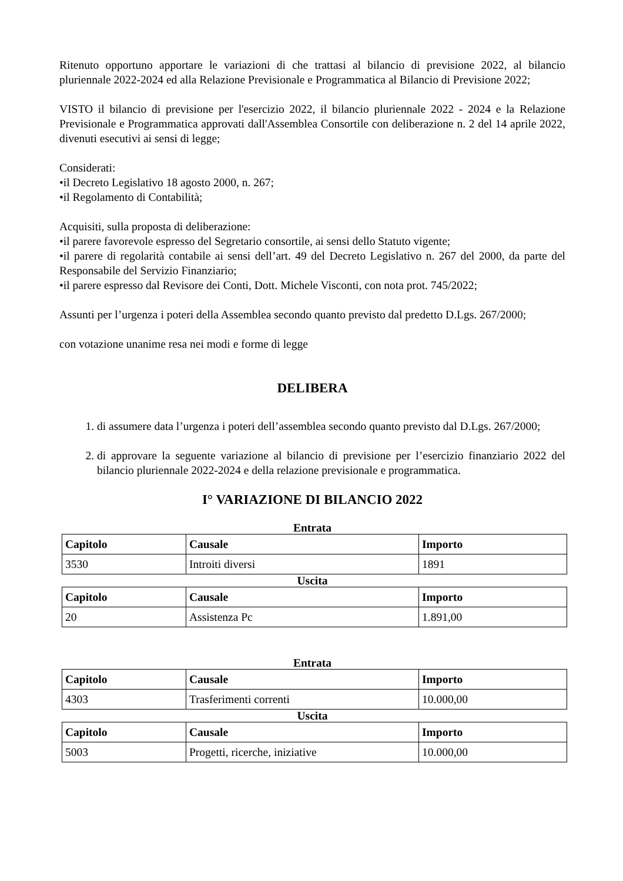Ritenuto opportuno apportare le variazioni di che trattasi al bilancio di previsione 2022, al bilancio pluriennale 2022-2024 ed alla Relazione Previsionale e Programmatica al Bilancio di Previsione 2022;
VISTO il bilancio di previsione per l'esercizio 2022, il bilancio pluriennale 2022 - 2024 e la Relazione Previsionale e Programmatica approvati dall'Assemblea Consortile con deliberazione n. 2 del 14 aprile 2022, divenuti esecutivi ai sensi di legge;
Considerati:
•il Decreto Legislativo 18 agosto 2000, n. 267;
•il Regolamento di Contabilità;
Acquisiti, sulla proposta di deliberazione:
•il parere favorevole espresso del Segretario consortile, ai sensi dello Statuto vigente;
•il parere di regolarità contabile ai sensi dell’art. 49 del Decreto Legislativo n. 267 del 2000, da parte del Responsabile del Servizio Finanziario;
•il parere espresso dal Revisore dei Conti, Dott. Michele Visconti, con nota prot. 745/2022;
Assunti per l’urgenza i poteri della Assemblea secondo quanto previsto dal predetto D.Lgs. 267/2000;
con votazione unanime resa nei modi e forme di legge
DELIBERA
1. di assumere data l’urgenza i poteri dell’assemblea secondo quanto previsto dal D.Lgs. 267/2000;
2. di approvare la seguente variazione al bilancio di previsione per l’esercizio finanziario 2022 del bilancio pluriennale 2022-2024 e della relazione previsionale e programmatica.
I° VARIAZIONE DI BILANCIO 2022
Entrata
| Capitolo | Causale | Importo |
| --- | --- | --- |
| 3530 | Introiti diversi | 1891 |
Uscita
| Capitolo | Causale | Importo |
| --- | --- | --- |
| 20 | Assistenza Pc | 1.891,00 |
Entrata
| Capitolo | Causale | Importo |
| --- | --- | --- |
| 4303 | Trasferimenti correnti | 10.000,00 |
Uscita
| Capitolo | Causale | Importo |
| --- | --- | --- |
| 5003 | Progetti, ricerche, iniziative | 10.000,00 |